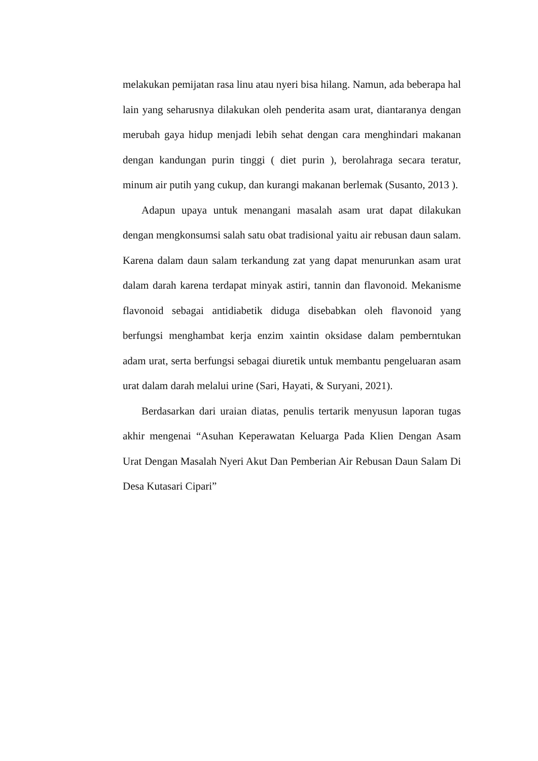melakukan pemijatan rasa linu atau nyeri bisa hilang. Namun, ada beberapa hal lain yang seharusnya dilakukan oleh penderita asam urat, diantaranya dengan merubah gaya hidup menjadi lebih sehat dengan cara menghindari makanan dengan kandungan purin tinggi ( diet purin ), berolahraga secara teratur, minum air putih yang cukup, dan kurangi makanan berlemak (Susanto, 2013 ).
Adapun upaya untuk menangani masalah asam urat dapat dilakukan dengan mengkonsumsi salah satu obat tradisional yaitu air rebusan daun salam. Karena dalam daun salam terkandung zat yang dapat menurunkan asam urat dalam darah karena terdapat minyak astiri, tannin dan flavonoid. Mekanisme flavonoid sebagai antidiabetik diduga disebabkan oleh flavonoid yang berfungsi menghambat kerja enzim xaintin oksidase dalam pemberntukan adam urat, serta berfungsi sebagai diuretik untuk membantu pengeluaran asam urat dalam darah melalui urine (Sari, Hayati, & Suryani, 2021).
Berdasarkan dari uraian diatas, penulis tertarik menyusun laporan tugas akhir mengenai “Asuhan Keperawatan Keluarga Pada Klien Dengan Asam Urat Dengan Masalah Nyeri Akut Dan Pemberian Air Rebusan Daun Salam Di Desa Kutasari Cipari”